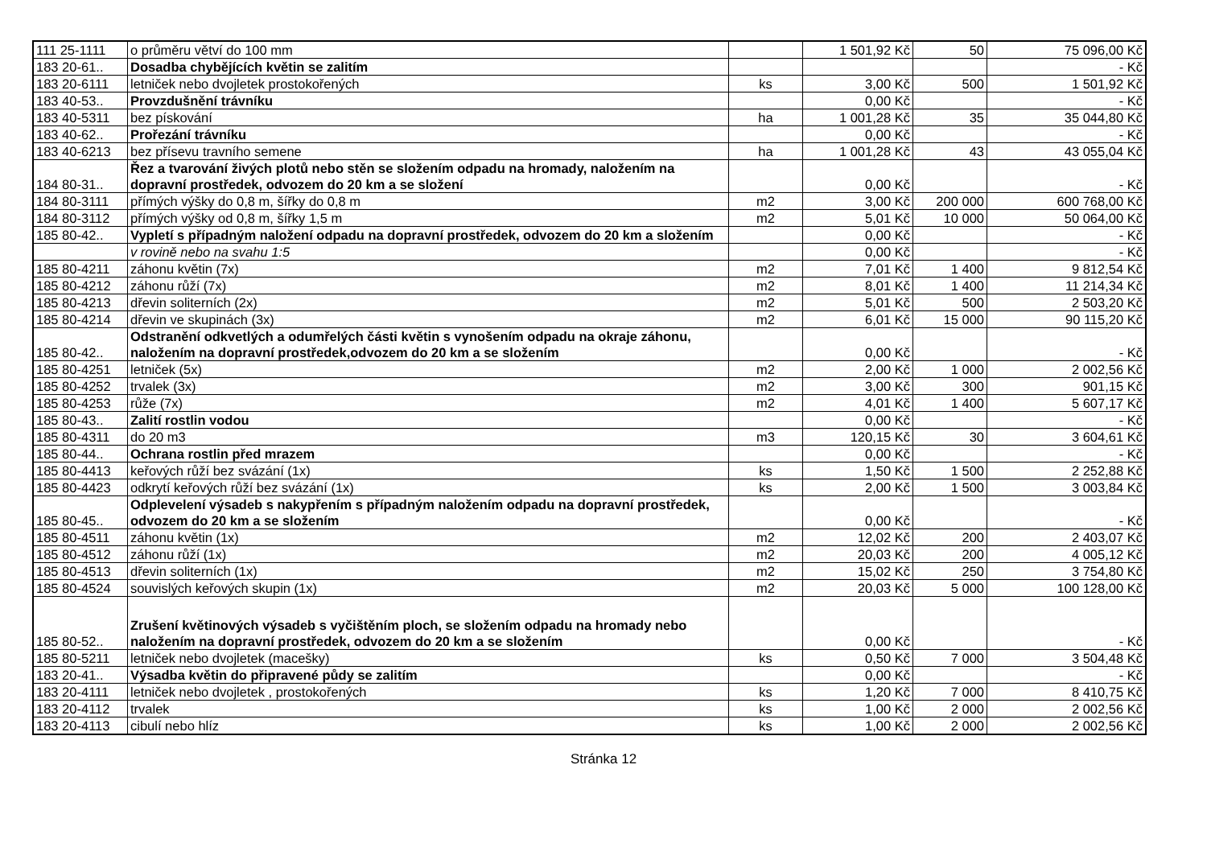| 111 25-1111 | o průměru větví do 100 mm | | 1 501,92 Kč | 50 | 75 096,00 Kč |
| 183 20-61.. | Dosadba chybějících květin se zalitím | | | | - Kč |
| 183 20-6111 | letniček nebo dvojletek prostokořených | ks | 3,00 Kč | 500 | 1 501,92 Kč |
| 183 40-53.. | Provzdušnění trávníku | | 0,00 Kč | | - Kč |
| 183 40-5311 | bez pískování | ha | 1 001,28 Kč | 35 | 35 044,80 Kč |
| 183 40-62.. | Prořezání trávníku | | 0,00 Kč | | - Kč |
| 183 40-6213 | bez přísevu travního semene | ha | 1 001,28 Kč | 43 | 43 055,04 Kč |
| 184 80-31.. | Řez a tvarování živých plotů nebo stěn se složením odpadu na hromady, naložením na dopravní prostředek, odvozem do 20 km a se složení | | 0,00 Kč | | - Kč |
| 184 80-3111 | přímých výšky do 0,8 m, šířky do 0,8 m | m2 | 3,00 Kč | 200 000 | 600 768,00 Kč |
| 184 80-3112 | přímých výšky od 0,8 m, šířky 1,5 m | m2 | 5,01 Kč | 10 000 | 50 064,00 Kč |
| 185 80-42.. | Vypletí s případným naložení odpadu na dopravní prostředek, odvozem do 20 km a složením | | 0,00 Kč | | - Kč |
| | v rovině nebo na svahu 1:5 | | 0,00 Kč | | - Kč |
| 185 80-4211 | záhonu květin (7x) | m2 | 7,01 Kč | 1 400 | 9 812,54 Kč |
| 185 80-4212 | záhonu růží (7x) | m2 | 8,01 Kč | 1 400 | 11 214,34 Kč |
| 185 80-4213 | dřevin soliterních (2x) | m2 | 5,01 Kč | 500 | 2 503,20 Kč |
| 185 80-4214 | dřevin ve skupinách (3x) | m2 | 6,01 Kč | 15 000 | 90 115,20 Kč |
| 185 80-42.. | Odstranění odkvetlých a odumřelých části květin s vynošením odpadu na okraje záhonu, naložením na dopravní prostředek,odvozem do 20 km a se složením | | 0,00 Kč | | - Kč |
| 185 80-4251 | letniček (5x) | m2 | 2,00 Kč | 1 000 | 2 002,56 Kč |
| 185 80-4252 | trvalek (3x) | m2 | 3,00 Kč | 300 | 901,15 Kč |
| 185 80-4253 | růže (7x) | m2 | 4,01 Kč | 1 400 | 5 607,17 Kč |
| 185 80-43.. | Zalití rostlin vodou | | 0,00 Kč | | - Kč |
| 185 80-4311 | do 20 m3 | m3 | 120,15 Kč | 30 | 3 604,61 Kč |
| 185 80-44.. | Ochrana rostlin před mrazem | | 0,00 Kč | | - Kč |
| 185 80-4413 | keřových růží bez svázání (1x) | ks | 1,50 Kč | 1 500 | 2 252,88 Kč |
| 185 80-4423 | odkrytí keřových růží bez svázání (1x) | ks | 2,00 Kč | 1 500 | 3 003,84 Kč |
| 185 80-45.. | Odplevelení výsadeb s nakypřením s případným naložením odpadu na dopravní prostředek, odvozem do 20 km a se složením | | 0,00 Kč | | - Kč |
| 185 80-4511 | záhonu květin (1x) | m2 | 12,02 Kč | 200 | 2 403,07 Kč |
| 185 80-4512 | záhonu růží (1x) | m2 | 20,03 Kč | 200 | 4 005,12 Kč |
| 185 80-4513 | dřevin soliterních (1x) | m2 | 15,02 Kč | 250 | 3 754,80 Kč |
| 185 80-4524 | souvislých keřových skupin (1x) | m2 | 20,03 Kč | 5 000 | 100 128,00 Kč |
| 185 80-52.. | Zrušení květinových výsadeb s vyčištěním ploch, se složením odpadu na hromady nebo naložením na dopravní prostředek, odvozem do 20 km a se složením | | 0,00 Kč | | - Kč |
| 185 80-5211 | letniček nebo dvojletek (macešky) | ks | 0,50 Kč | 7 000 | 3 504,48 Kč |
| 183 20-41.. | Výsadba květin do připravené půdy se zalitím | | 0,00 Kč | | - Kč |
| 183 20-4111 | letniček nebo dvojletek , prostokořených | ks | 1,20 Kč | 7 000 | 8 410,75 Kč |
| 183 20-4112 | trvalek | ks | 1,00 Kč | 2 000 | 2 002,56 Kč |
| 183 20-4113 | cibulí nebo hlíz | ks | 1,00 Kč | 2 000 | 2 002,56 Kč |
Stránka 12